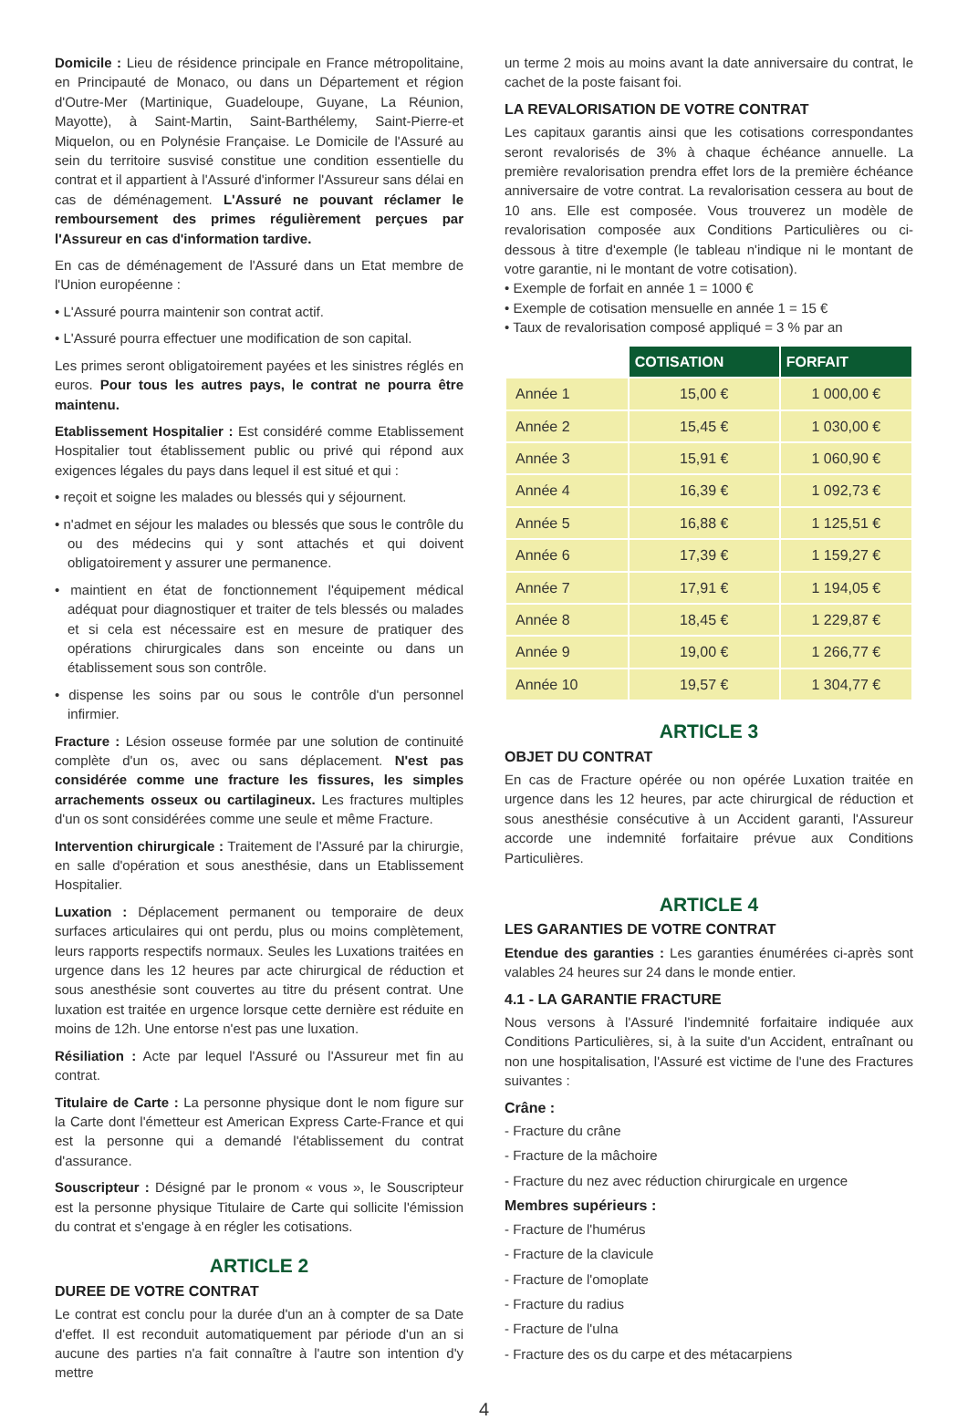Domicile : Lieu de résidence principale en France métropolitaine, en Principauté de Monaco, ou dans un Département et région d'Outre-Mer (Martinique, Guadeloupe, Guyane, La Réunion, Mayotte), à Saint-Martin, Saint-Barthélemy, Saint-Pierre-et Miquelon, ou en Polynésie Française. Le Domicile de l'Assuré au sein du territoire susvisé constitue une condition essentielle du contrat et il appartient à l'Assuré d'informer l'Assureur sans délai en cas de déménagement. L'Assuré ne pouvant réclamer le remboursement des primes régulièrement perçues par l'Assureur en cas d'information tardive.
En cas de déménagement de l'Assuré dans un Etat membre de l'Union européenne :
• L'Assuré pourra maintenir son contrat actif.
• L'Assuré pourra effectuer une modification de son capital.
Les primes seront obligatoirement payées et les sinistres réglés en euros. Pour tous les autres pays, le contrat ne pourra être maintenu.
Etablissement Hospitalier : Est considéré comme Etablissement Hospitalier tout établissement public ou privé qui répond aux exigences légales du pays dans lequel il est situé et qui :
• reçoit et soigne les malades ou blessés qui y séjournent.
• n'admet en séjour les malades ou blessés que sous le contrôle du ou des médecins qui y sont attachés et qui doivent obligatoirement y assurer une permanence.
• maintient en état de fonctionnement l'équipement médical adéquat pour diagnostiquer et traiter de tels blessés ou malades et si cela est nécessaire est en mesure de pratiquer des opérations chirurgicales dans son enceinte ou dans un établissement sous son contrôle.
• dispense les soins par ou sous le contrôle d'un personnel infirmier.
Fracture : Lésion osseuse formée par une solution de continuité complète d'un os, avec ou sans déplacement. N'est pas considérée comme une fracture les fissures, les simples arrachements osseux ou cartilagineux. Les fractures multiples d'un os sont considérées comme une seule et même Fracture.
Intervention chirurgicale : Traitement de l'Assuré par la chirurgie, en salle d'opération et sous anesthésie, dans un Etablissement Hospitalier.
Luxation : Déplacement permanent ou temporaire de deux surfaces articulaires qui ont perdu, plus ou moins complètement, leurs rapports respectifs normaux. Seules les Luxations traitées en urgence dans les 12 heures par acte chirurgical de réduction et sous anesthésie sont couvertes au titre du présent contrat. Une luxation est traitée en urgence lorsque cette dernière est réduite en moins de 12h. Une entorse n'est pas une luxation.
Résiliation : Acte par lequel l'Assuré ou l'Assureur met fin au contrat.
Titulaire de Carte : La personne physique dont le nom figure sur la Carte dont l'émetteur est American Express Carte-France et qui est la personne qui a demandé l'établissement du contrat d'assurance.
Souscripteur : Désigné par le pronom « vous », le Souscripteur est la personne physique Titulaire de Carte qui sollicite l'émission du contrat et s'engage à en régler les cotisations.
ARTICLE 2
DUREE DE VOTRE CONTRAT
Le contrat est conclu pour la durée d'un an à compter de sa Date d'effet. Il est reconduit automatiquement par période d'un an si aucune des parties n'a fait connaître à l'autre son intention d'y mettre
un terme 2 mois au moins avant la date anniversaire du contrat, le cachet de la poste faisant foi.
LA REVALORISATION DE VOTRE CONTRAT
Les capitaux garantis ainsi que les cotisations correspondantes seront revalorisés de 3% à chaque échéance annuelle. La première revalorisation prendra effet lors de la première échéance anniversaire de votre contrat. La revalorisation cessera au bout de 10 ans. Elle est composée. Vous trouverez un modèle de revalorisation composée aux Conditions Particulières ou ci-dessous à titre d'exemple (le tableau n'indique ni le montant de votre garantie, ni le montant de votre cotisation).
• Exemple de forfait en année 1 = 1000 €
• Exemple de cotisation mensuelle en année 1 = 15 €
• Taux de revalorisation composé appliqué = 3 % par an
| | COTISATION | FORFAIT |
| --- | --- | --- |
| Année 1 | 15,00 € | 1 000,00 € |
| Année 2 | 15,45 € | 1 030,00 € |
| Année 3 | 15,91 € | 1 060,90 € |
| Année 4 | 16,39 € | 1 092,73 € |
| Année 5 | 16,88 € | 1 125,51 € |
| Année 6 | 17,39 € | 1 159,27 € |
| Année 7 | 17,91 € | 1 194,05 € |
| Année 8 | 18,45 € | 1 229,87 € |
| Année 9 | 19,00 € | 1 266,77 € |
| Année 10 | 19,57 € | 1 304,77 € |
ARTICLE 3
OBJET DU CONTRAT
En cas de Fracture opérée ou non opérée Luxation traitée en urgence dans les 12 heures, par acte chirurgical de réduction et sous anesthésie consécutive à un Accident garanti, l'Assureur accorde une indemnité forfaitaire prévue aux Conditions Particulières.
ARTICLE 4
LES GARANTIES DE VOTRE CONTRAT
Etendue des garanties : Les garanties énumérées ci-après sont valables 24 heures sur 24 dans le monde entier.
4.1 - LA GARANTIE FRACTURE
Nous versons à l'Assuré l'indemnité forfaitaire indiquée aux Conditions Particulières, si, à la suite d'un Accident, entraînant ou non une hospitalisation, l'Assuré est victime de l'une des Fractures suivantes :
Crâne :
- Fracture du crâne
- Fracture de la mâchoire
- Fracture du nez avec réduction chirurgicale en urgence
Membres supérieurs :
- Fracture de l'humérus
- Fracture de la clavicule
- Fracture de l'omoplate
- Fracture du radius
- Fracture de l'ulna
- Fracture des os du carpe et des métacarpiens
4